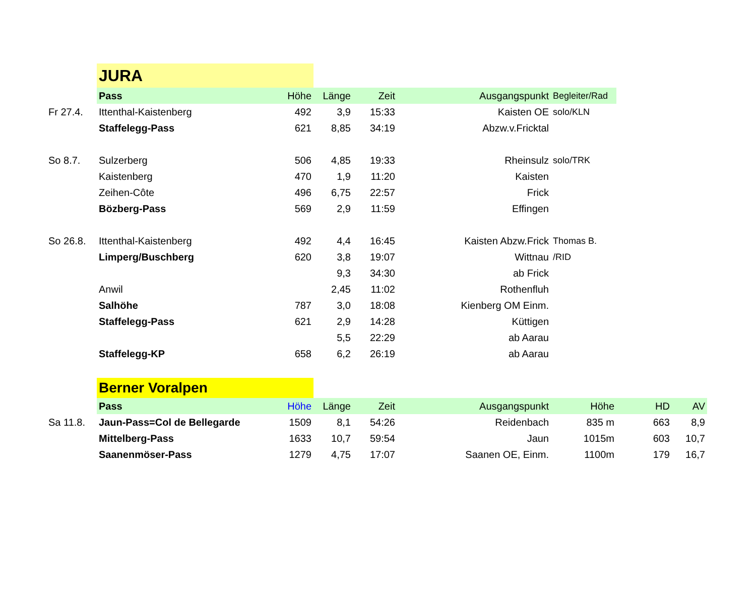| | JURA | | | | | | | |
| | Pass | Höhe | Länge | Zeit | Ausgangspunkt | Begleiter/Rad | | |
| Fr 27.4. | Ittenthal-Kaistenberg | 492 | 3,9 | 15:33 | Kaisten OE | solo/KLN | | |
| | Staffelegg-Pass | 621 | 8,85 | 34:19 | Abzw.v.Fricktal | | | |
| So 8.7. | Sulzerberg | 506 | 4,85 | 19:33 | Rheinsulz | solo/TRK | | |
| | Kaistenberg | 470 | 1,9 | 11:20 | Kaisten | | | |
| | Zeihen-Côte | 496 | 6,75 | 22:57 | Frick | | | |
| | Bözberg-Pass | 569 | 2,9 | 11:59 | Effingen | | | |
| So 26.8. | Ittenthal-Kaistenberg | 492 | 4,4 | 16:45 | Kaisten Abzw.Frick | Thomas B. | | |
| | Limperg/Buschberg | 620 | 3,8 | 19:07 | Wittnau | /RID | | |
| | | | 9,3 | 34:30 | ab Frick | | | |
| | Anwil | | 2,45 | 11:02 | Rothenfluh | | | |
| | Salhöhe | 787 | 3,0 | 18:08 | Kienberg OM Einm. | | | |
| | Staffelegg-Pass | 621 | 2,9 | 14:28 | Küttigen | | | |
| | | | 5,5 | 22:29 | ab Aarau | | | |
| | Staffelegg-KP | 658 | 6,2 | 26:19 | ab Aarau | | | |
| | Berner Voralpen | | | | | | | |
| | Pass | Höhe | Länge | Zeit | Ausgangspunkt | Höhe | HD | AV |
| Sa 11.8. | Jaun-Pass=Col de Bellegarde | 1509 | 8,1 | 54:26 | Reidenbach | 835 m | 663 | 8,9 |
| | Mittelberg-Pass | 1633 | 10,7 | 59:54 | Jaun | 1015m | 603 | 10,7 |
| | Saanenmöser-Pass | 1279 | 4,75 | 17:07 | Saanen OE, Einm. | 1100m | 179 | 16,7 |